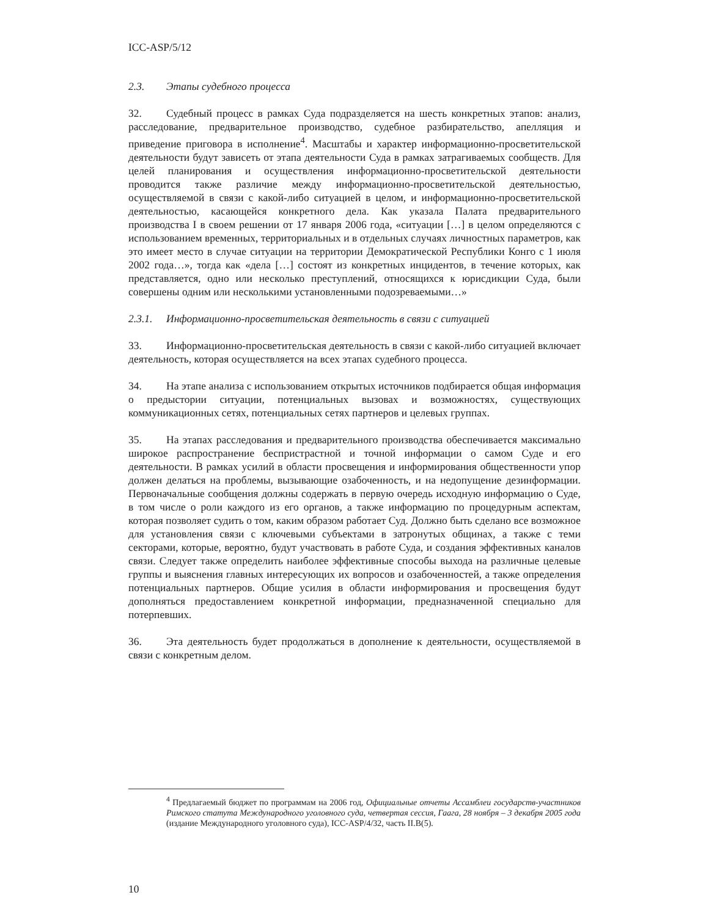ICC-ASP/5/12
2.3. Этапы судебного процесса
32. Судебный процесс в рамках Суда подразделяется на шесть конкретных этапов: анализ, расследование, предварительное производство, судебное разбирательство, апелляция и приведение приговора в исполнение<sup>4</sup>. Масштабы и характер информационно-просветительской деятельности будут зависеть от этапа деятельности Суда в рамках затрагиваемых сообществ. Для целей планирования и осуществления информационно-просветительской деятельности проводится также различие между информационно-просветительской деятельностью, осуществляемой в связи с какой-либо ситуацией в целом, и информационно-просветительской деятельностью, касающейся конкретного дела. Как указала Палата предварительного производства I в своем решении от 17 января 2006 года, «ситуации […] в целом определяются с использованием временных, территориальных и в отдельных случаях личностных параметров, как это имеет место в случае ситуации на территории Демократической Республики Конго с 1 июля 2002 года…», тогда как «дела […] состоят из конкретных инцидентов, в течение которых, как представляется, одно или несколько преступлений, относящихся к юрисдикции Суда, были совершены одним или несколькими установленными подозреваемыми…»
2.3.1. Информационно-просветительская деятельность в связи с ситуацией
33. Информационно-просветительская деятельность в связи с какой-либо ситуацией включает деятельность, которая осуществляется на всех этапах судебного процесса.
34. На этапе анализа с использованием открытых источников подбирается общая информация о предыстории ситуации, потенциальных вызовах и возможностях, существующих коммуникационных сетях, потенциальных сетях партнеров и целевых группах.
35. На этапах расследования и предварительного производства обеспечивается максимально широкое распространение беспристрастной и точной информации о самом Суде и его деятельности. В рамках усилий в области просвещения и информирования общественности упор должен делаться на проблемы, вызывающие озабоченность, и на недопущение дезинформации. Первоначальные сообщения должны содержать в первую очередь исходную информацию о Суде, в том числе о роли каждого из его органов, а также информацию по процедурным аспектам, которая позволяет судить о том, каким образом работает Суд. Должно быть сделано все возможное для установления связи с ключевыми субъектами в затронутых общинах, а также с теми секторами, которые, вероятно, будут участвовать в работе Суда, и создания эффективных каналов связи. Следует также определить наиболее эффективные способы выхода на различные целевые группы и выяснения главных интересующих их вопросов и озабоченностей, а также определения потенциальных партнеров. Общие усилия в области информирования и просвещения будут дополняться предоставлением конкретной информации, предназначенной специально для потерпевших.
36. Эта деятельность будет продолжаться в дополнение к деятельности, осуществляемой в связи с конкретным делом.
<sup>4</sup> Предлагаемый бюджет по программам на 2006 год, Официальные отчеты Ассамблеи государств-участников Римского статута Международного уголовного суда, четвертая сессия, Гаага, 28 ноября – 3 декабря 2005 года (издание Международного уголовного суда), ICC-ASP/4/32, часть II.B(5).
10